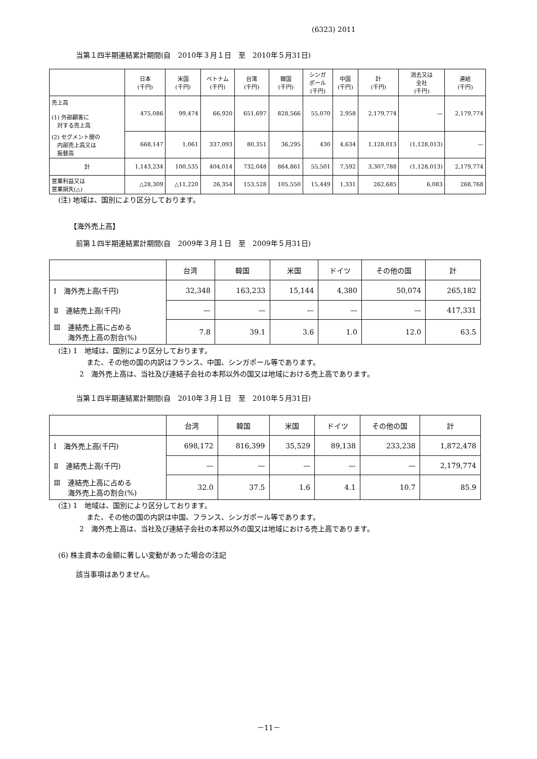(6323) 2011
当第１四半期連結累計期間(自　2010年３月１日　至　2010年５月31日)
| | 日本 (千円) | 米国 (千円) | ベトナム (千円) | 台湾 (千円) | 韓国 (千円) | シンガ ポール (千円) | 中国 (千円) | 計 (千円) | 消去又は 全社 (千円) | 連結 (千円) |
| --- | --- | --- | --- | --- | --- | --- | --- | --- | --- | --- |
| 売上高 (1) 外部顧客に 対する売上高 | 475,086 | 99,474 | 66,920 | 651,697 | 828,566 | 55,070 | 2,958 | 2,179,774 | — | 2,179,774 |
| (2) セグメント間の 内部売上高又は 振替高 | 668,147 | 1,061 | 337,093 | 80,351 | 36,295 | 430 | 4,634 | 1,128,013 | (1,128,013) | — |
| 計 | 1,143,234 | 100,535 | 404,014 | 732,048 | 864,861 | 55,501 | 7,592 | 3,307,788 | (1,128,013) | 2,179,774 |
| 営業利益又は 営業損失(△) | △28,309 | △11,220 | 26,354 | 153,528 | 105,550 | 15,449 | 1,331 | 262,685 | 6,083 | 268,768 |
(注) 地域は、国別により区分しております。
【海外売上高】
前第１四半期連結累計期間(自　2009年３月１日　至　2009年５月31日)
| | 台湾 | 韓国 | 米国 | ドイツ | その他の国 | 計 |
| --- | --- | --- | --- | --- | --- | --- |
| Ⅰ 海外売上高(千円) | 32,348 | 163,233 | 15,144 | 4,380 | 50,074 | 265,182 |
| Ⅱ 連結売上高(千円) | — | — | — | — | — | 417,331 |
| Ⅲ 連結売上高に占める 海外売上高の割合(%) | 7.8 | 39.1 | 3.6 | 1.0 | 12.0 | 63.5 |
(注) 1　地域は、国別により区分しております。
　　　　また、その他の国の内訳はフランス、中国、シンガポール等であります。
　　　2　海外売上高は、当社及び連結子会社の本邦以外の国又は地域における売上高であります。
当第１四半期連結累計期間(自　2010年３月１日　至　2010年５月31日)
| | 台湾 | 韓国 | 米国 | ドイツ | その他の国 | 計 |
| --- | --- | --- | --- | --- | --- | --- |
| Ⅰ 海外売上高(千円) | 698,172 | 816,399 | 35,529 | 89,138 | 233,238 | 1,872,478 |
| Ⅱ 連結売上高(千円) | — | — | — | — | — | 2,179,774 |
| Ⅲ 連結売上高に占める 海外売上高の割合(%) | 32.0 | 37.5 | 1.6 | 4.1 | 10.7 | 85.9 |
(注) 1　地域は、国別により区分しております。
　　　　また、その他の国の内訳は中国、フランス、シンガポール等であります。
　　　2　海外売上高は、当社及び連結子会社の本邦以外の国又は地域における売上高であります。
(6) 株主資本の金額に著しい変動があった場合の注記
該当事項はありません。
－11－